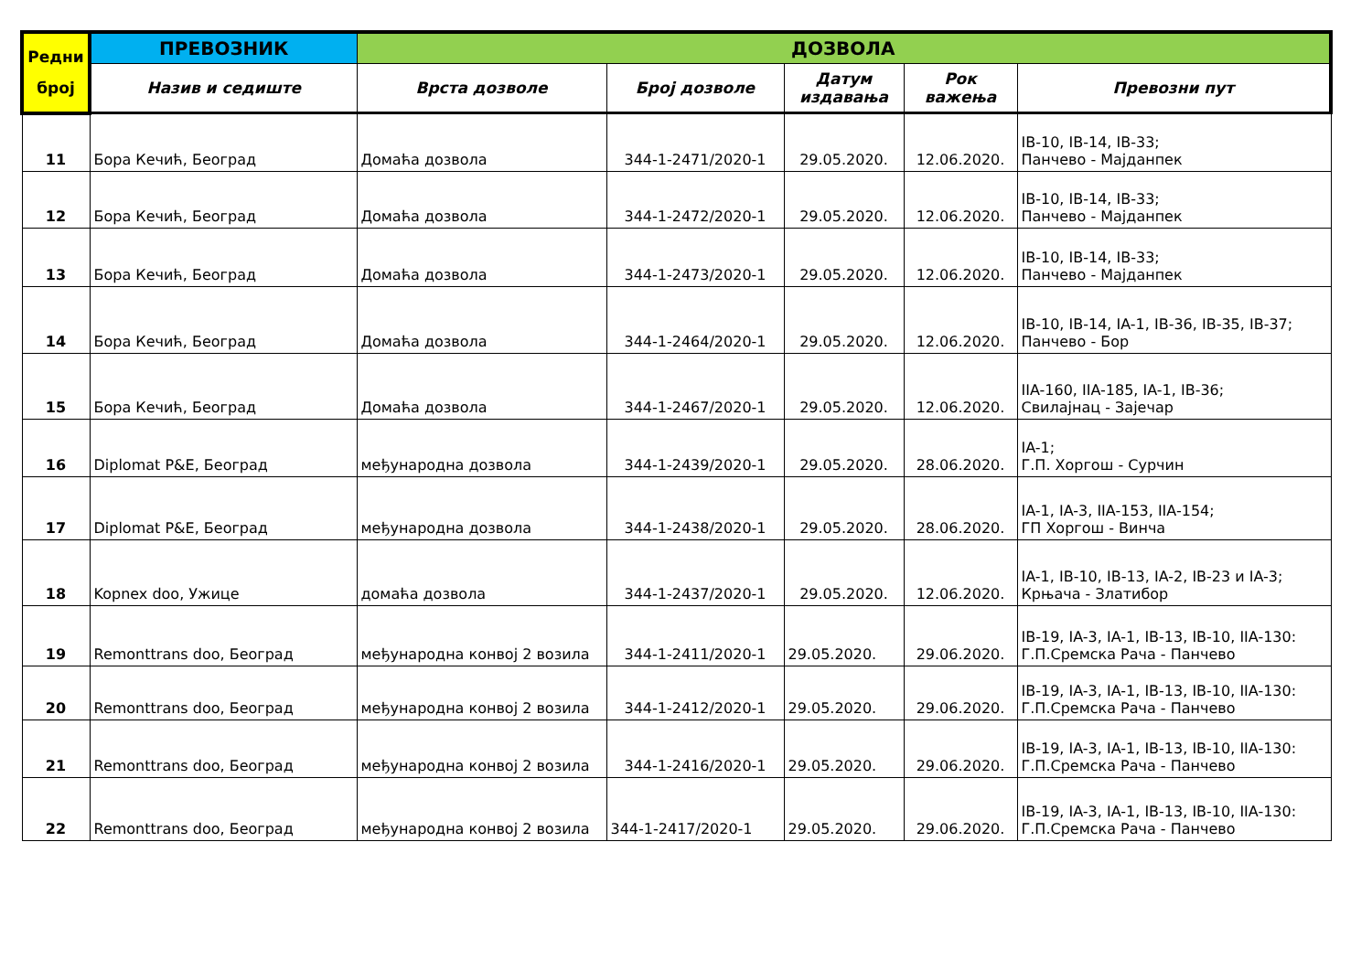| Редни број | ПРЕВОЗНИК | ДОЗВОЛА | | | | |
| --- | --- | --- | --- | --- | --- | --- |
| | Назив и седиште | Врста дозволе | Број дозволе | Датум издавања | Рок важења | Превозни пут |
| 11 | Бора Кечић, Београд | Домаћа дозвола | 344-1-2471/2020-1 | 29.05.2020. | 12.06.2020. | IB-10, IB-14, IB-33; Панчево - Мајданпек |
| 12 | Бора Кечић, Београд | Домаћа дозвола | 344-1-2472/2020-1 | 29.05.2020. | 12.06.2020. | IB-10, IB-14, IB-33; Панчево - Мајданпек |
| 13 | Бора Кечић, Београд | Домаћа дозвола | 344-1-2473/2020-1 | 29.05.2020. | 12.06.2020. | IB-10, IB-14, IB-33; Панчево - Мајданпек |
| 14 | Бора Кечић, Београд | Домаћа дозвола | 344-1-2464/2020-1 | 29.05.2020. | 12.06.2020. | IB-10, IB-14, IA-1, IB-36, IB-35, IB-37; Панчево - Бор |
| 15 | Бора Кечић, Београд | Домаћа дозвола | 344-1-2467/2020-1 | 29.05.2020. | 12.06.2020. | IIA-160, IIA-185, IA-1, IB-36; Свилајнац - Зајечар |
| 16 | Diplomat P&E, Београд | међународна дозвола | 344-1-2439/2020-1 | 29.05.2020. | 28.06.2020. | IA-1; Г.П. Хоргош - Сурчин |
| 17 | Diplomat P&E, Београд | међународна дозвола | 344-1-2438/2020-1 | 29.05.2020. | 28.06.2020. | IA-1, IA-3, IIA-153, IIA-154; ГП Хоргош - Винча |
| 18 | Kopnex doo, Ужице | домаћа дозвола | 344-1-2437/2020-1 | 29.05.2020. | 12.06.2020. | IA-1, IB-10, IB-13, IA-2, IB-23 и IA-3; Крњача - Златибор |
| 19 | Remonttrans doo, Београд | међународна конвој 2 возила | 344-1-2411/2020-1 | 29.05.2020. | 29.06.2020. | IB-19, IA-3, IA-1, IB-13, IB-10, IIA-130: Г.П.Сремска Рача - Панчево |
| 20 | Remonttrans doo, Београд | међународна конвој 2 возила | 344-1-2412/2020-1 | 29.05.2020. | 29.06.2020. | IB-19, IA-3, IA-1, IB-13, IB-10, IIA-130: Г.П.Сремска Рача - Панчево |
| 21 | Remonttrans doo, Београд | међународна конвој 2 возила | 344-1-2416/2020-1 | 29.05.2020. | 29.06.2020. | IB-19, IA-3, IA-1, IB-13, IB-10, IIA-130: Г.П.Сремска Рача - Панчево |
| 22 | Remonttrans doo, Београд | међународна конвој 2 возила | 344-1-2417/2020-1 | 29.05.2020. | 29.06.2020. | IB-19, IA-3, IA-1, IB-13, IB-10, IIA-130: Г.П.Сремска Рача - Панчево |